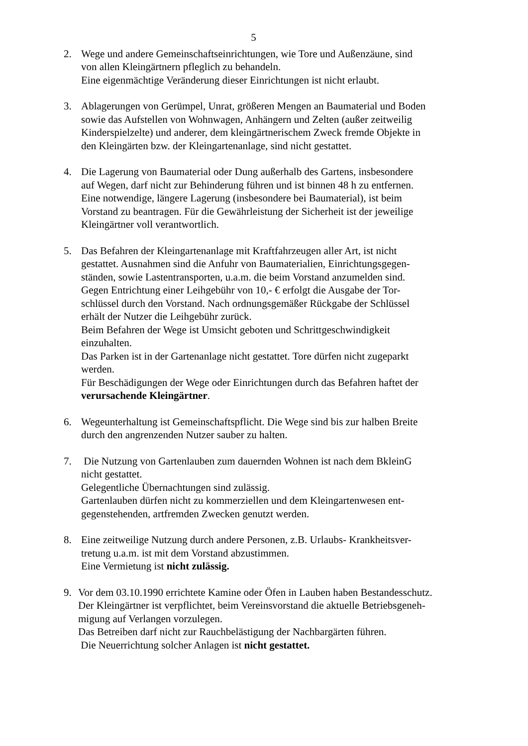5
2. Wege und andere Gemeinschaftseinrichtungen, wie Tore und Außenzäune, sind
von allen Kleingärtnern pfleglich zu behandeln.
Eine eigenmächtige Veränderung dieser Einrichtungen ist nicht erlaubt.
3. Ablagerungen von Gerümpel, Unrat, größeren Mengen an Baumaterial und Boden
sowie das Aufstellen von Wohnwagen, Anhängern und Zelten (außer zeitweilig
Kinderspielzelte) und anderer, dem kleingärtnerischem Zweck fremde Objekte in
den Kleingärten bzw. der Kleingartenanlage, sind nicht gestattet.
4. Die Lagerung von Baumaterial oder Dung außerhalb des Gartens, insbesondere
auf Wegen, darf nicht zur Behinderung führen und ist binnen 48 h zu entfernen.
Eine notwendige, längere Lagerung (insbesondere bei Baumaterial), ist beim
Vorstand zu beantragen. Für die Gewährleistung der Sicherheit ist der jeweilige
Kleingärtner voll verantwortlich.
5. Das Befahren der Kleingartenanlage mit Kraftfahrzeugen aller Art, ist nicht
gestattet. Ausnahmen sind die Anfuhr von Baumaterialien, Einrichtungsgegen-
ständen, sowie Lastentransporten, u.a.m. die beim Vorstand anzumelden sind.
Gegen Entrichtung einer Leihgebühr von 10,- € erfolgt die Ausgabe der Tor-
schlüssel durch den Vorstand. Nach ordnungsgemäßer Rückgabe der Schlüssel
erhält der Nutzer die Leihgebühr zurück.
Beim Befahren der Wege ist Umsicht geboten und Schrittgeschwindigkeit
einzuhalten.
Das Parken ist in der Gartenanlage nicht gestattet. Tore dürfen nicht zugeparkt
werden.
Für Beschädigungen der Wege oder Einrichtungen durch das Befahren haftet der
verursachende Kleingärtner.
6. Wegeunterhaltung ist Gemeinschaftspflicht. Die Wege sind bis zur halben Breite
durch den angrenzenden Nutzer sauber zu halten.
7. Die Nutzung von Gartenlauben zum dauernden Wohnen ist nach dem BkleinG
nicht gestattet.
Gelegentliche Übernachtungen sind zulässig.
Gartenlauben dürfen nicht zu kommerziellen und dem Kleingartenwesen ent-
gegenstehenden, artfremden Zwecken genutzt werden.
8. Eine zeitweilige Nutzung durch andere Personen, z.B. Urlaubs- Krankheitsver-
tretung u.a.m. ist mit dem Vorstand abzustimmen.
Eine Vermietung ist nicht zulässig.
9. Vor dem 03.10.1990 errichtete Kamine oder Öfen in Lauben haben Bestandesschutz.
Der Kleingärtner ist verpflichtet, beim Vereinsvorstand die aktuelle Betriebsgeneh-
migung auf Verlangen vorzulegen.
Das Betreiben darf nicht zur Rauchbelästigung der Nachbargärten führen.
Die Neuerrichtung solcher Anlagen ist nicht gestattet.